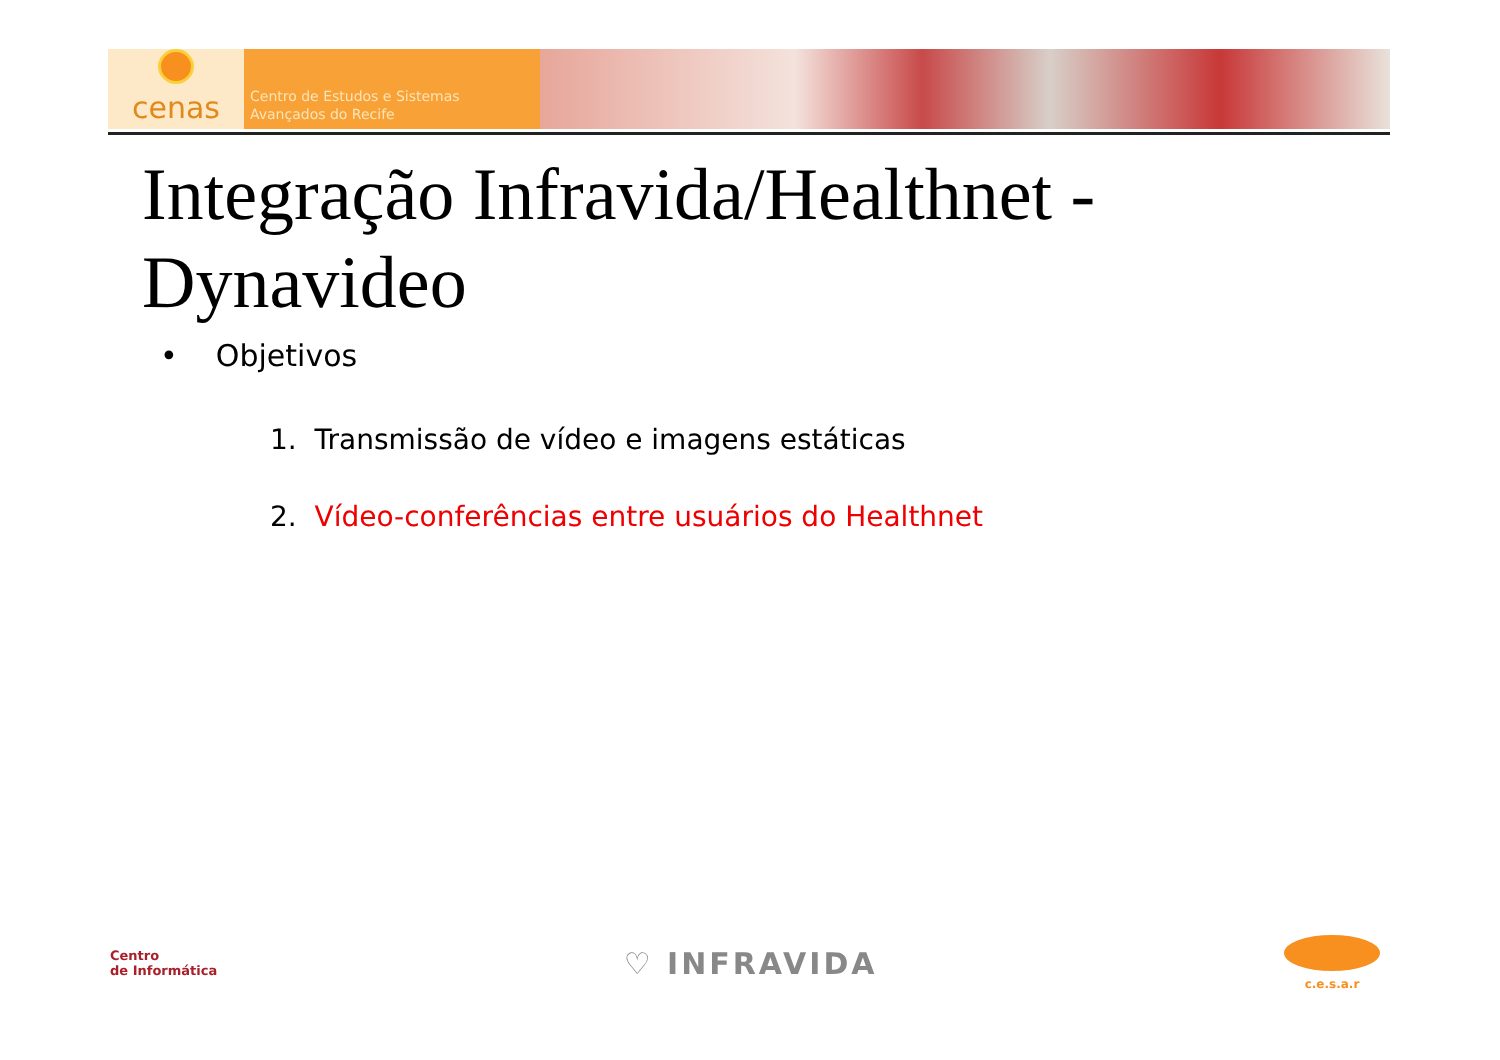cenas
Centro de Estudos e Sistemas
Avançados do Recife
Integração Infravida/Healthnet - Dynavideo
• Objetivos
1. Transmissão de vídeo e imagens estáticas
2. Vídeo-conferências entre usuários do Healthnet
Centro
de Informática
♡ INFRAVIDA
c.e.s.a.r